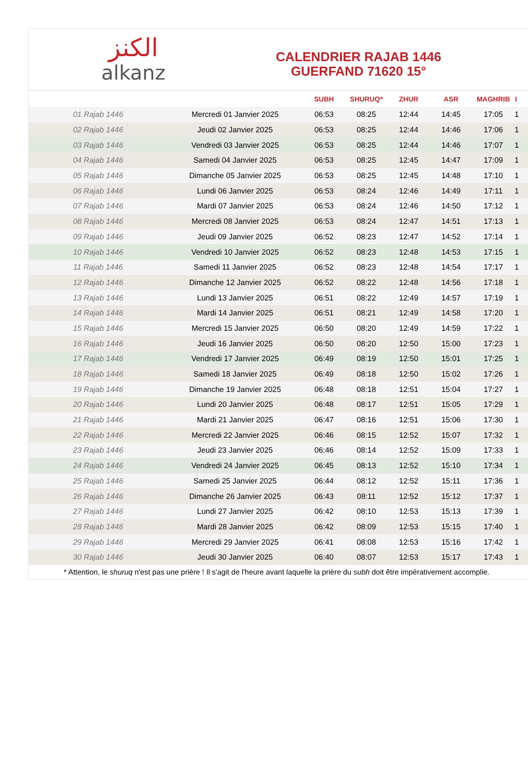الكنز
alkanz
CALENDRIER RAJAB 1446
GUERFAND 71620 15°
| | | SUBH | SHURUQ* | ZHUR | ASR | MAGHRIB | I |
| --- | --- | --- | --- | --- | --- | --- | --- |
| 01 Rajab 1446 | Mercredi 01 Janvier 2025 | 06:53 | 08:25 | 12:44 | 14:45 | 17:05 | 1 |
| 02 Rajab 1446 | Jeudi 02 Janvier 2025 | 06:53 | 08:25 | 12:44 | 14:46 | 17:06 | 1 |
| 03 Rajab 1446 | Vendredi 03 Janvier 2025 | 06:53 | 08:25 | 12:44 | 14:46 | 17:07 | 1 |
| 04 Rajab 1446 | Samedi 04 Janvier 2025 | 06:53 | 08:25 | 12:45 | 14:47 | 17:09 | 1 |
| 05 Rajab 1446 | Dimanche 05 Janvier 2025 | 06:53 | 08:25 | 12:45 | 14:48 | 17:10 | 1 |
| 06 Rajab 1446 | Lundi 06 Janvier 2025 | 06:53 | 08:24 | 12:46 | 14:49 | 17:11 | 1 |
| 07 Rajab 1446 | Mardi 07 Janvier 2025 | 06:53 | 08:24 | 12:46 | 14:50 | 17:12 | 1 |
| 08 Rajab 1446 | Mercredi 08 Janvier 2025 | 06:53 | 08:24 | 12:47 | 14:51 | 17:13 | 1 |
| 09 Rajab 1446 | Jeudi 09 Janvier 2025 | 06:52 | 08:23 | 12:47 | 14:52 | 17:14 | 1 |
| 10 Rajab 1446 | Vendredi 10 Janvier 2025 | 06:52 | 08:23 | 12:48 | 14:53 | 17:15 | 1 |
| 11 Rajab 1446 | Samedi 11 Janvier 2025 | 06:52 | 08:23 | 12:48 | 14:54 | 17:17 | 1 |
| 12 Rajab 1446 | Dimanche 12 Janvier 2025 | 06:52 | 08:22 | 12:48 | 14:56 | 17:18 | 1 |
| 13 Rajab 1446 | Lundi 13 Janvier 2025 | 06:51 | 08:22 | 12:49 | 14:57 | 17:19 | 1 |
| 14 Rajab 1446 | Mardi 14 Janvier 2025 | 06:51 | 08:21 | 12:49 | 14:58 | 17:20 | 1 |
| 15 Rajab 1446 | Mercredi 15 Janvier 2025 | 06:50 | 08:20 | 12:49 | 14:59 | 17:22 | 1 |
| 16 Rajab 1446 | Jeudi 16 Janvier 2025 | 06:50 | 08:20 | 12:50 | 15:00 | 17:23 | 1 |
| 17 Rajab 1446 | Vendredi 17 Janvier 2025 | 06:49 | 08:19 | 12:50 | 15:01 | 17:25 | 1 |
| 18 Rajab 1446 | Samedi 18 Janvier 2025 | 06:49 | 08:18 | 12:50 | 15:02 | 17:26 | 1 |
| 19 Rajab 1446 | Dimanche 19 Janvier 2025 | 06:48 | 08:18 | 12:51 | 15:04 | 17:27 | 1 |
| 20 Rajab 1446 | Lundi 20 Janvier 2025 | 06:48 | 08:17 | 12:51 | 15:05 | 17:29 | 1 |
| 21 Rajab 1446 | Mardi 21 Janvier 2025 | 06:47 | 08:16 | 12:51 | 15:06 | 17:30 | 1 |
| 22 Rajab 1446 | Mercredi 22 Janvier 2025 | 06:46 | 08:15 | 12:52 | 15:07 | 17:32 | 1 |
| 23 Rajab 1446 | Jeudi 23 Janvier 2025 | 06:46 | 08:14 | 12:52 | 15:09 | 17:33 | 1 |
| 24 Rajab 1446 | Vendredi 24 Janvier 2025 | 06:45 | 08:13 | 12:52 | 15:10 | 17:34 | 1 |
| 25 Rajab 1446 | Samedi 25 Janvier 2025 | 06:44 | 08:12 | 12:52 | 15:11 | 17:36 | 1 |
| 26 Rajab 1446 | Dimanche 26 Janvier 2025 | 06:43 | 08:11 | 12:52 | 15:12 | 17:37 | 1 |
| 27 Rajab 1446 | Lundi 27 Janvier 2025 | 06:42 | 08:10 | 12:53 | 15:13 | 17:39 | 1 |
| 28 Rajab 1446 | Mardi 28 Janvier 2025 | 06:42 | 08:09 | 12:53 | 15:15 | 17:40 | 1 |
| 29 Rajab 1446 | Mercredi 29 Janvier 2025 | 06:41 | 08:08 | 12:53 | 15:16 | 17:42 | 1 |
| 30 Rajab 1446 | Jeudi 30 Janvier 2025 | 06:40 | 08:07 | 12:53 | 15:17 | 17:43 | 1 |
* Attention, le shuruq n'est pas une prière ! Il s'agit de l'heure avant laquelle la prière du subh doit être impérativement accomplie.